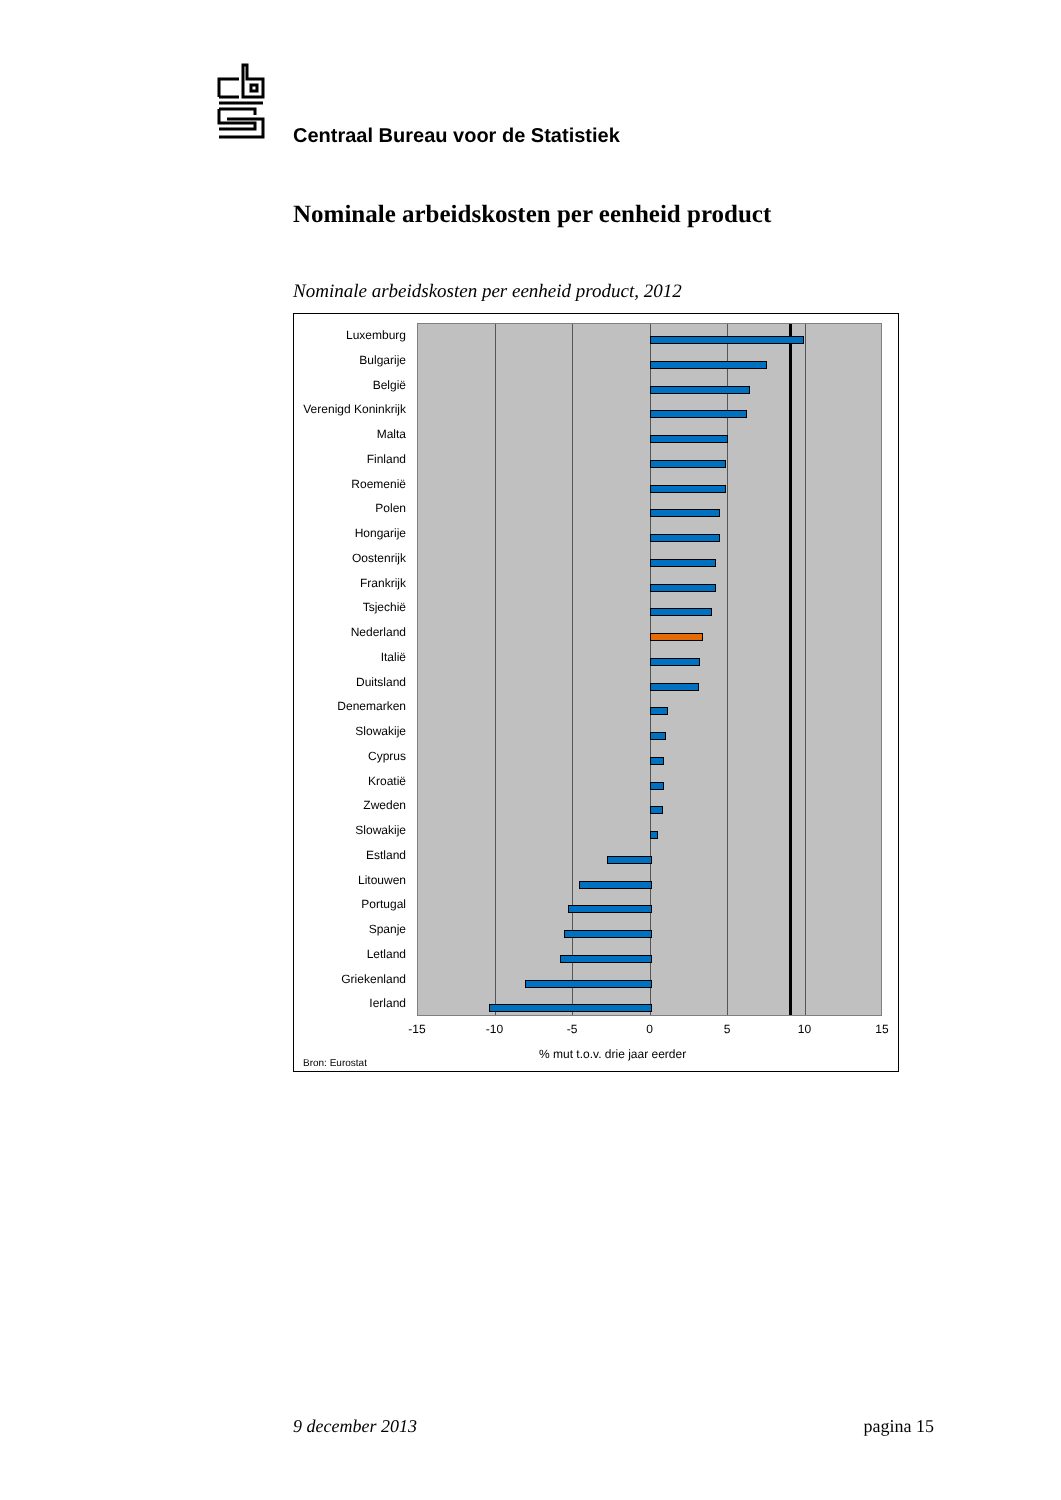Centraal Bureau voor de Statistiek
Nominale arbeidskosten per eenheid product
Nominale arbeidskosten per eenheid product, 2012
Luxemburg
Bulgarije
België
Verenigd Koninkrijk
Malta
Finland
Roemenië
Polen
Hongarije
Oostenrijk
Frankrijk
Tsjechië
Nederland
Italië
Duitsland
Denemarken
Slowakije
Cyprus
Kroatië
Zweden
Slowakije
Estland
Litouwen
Portugal
Spanje
Letland
Griekenland
Ierland
-15 -10 -5 0 5 10 15
% mut t.o.v. drie jaar eerder
Bron: Eurostat
9 december 2013 pagina 15